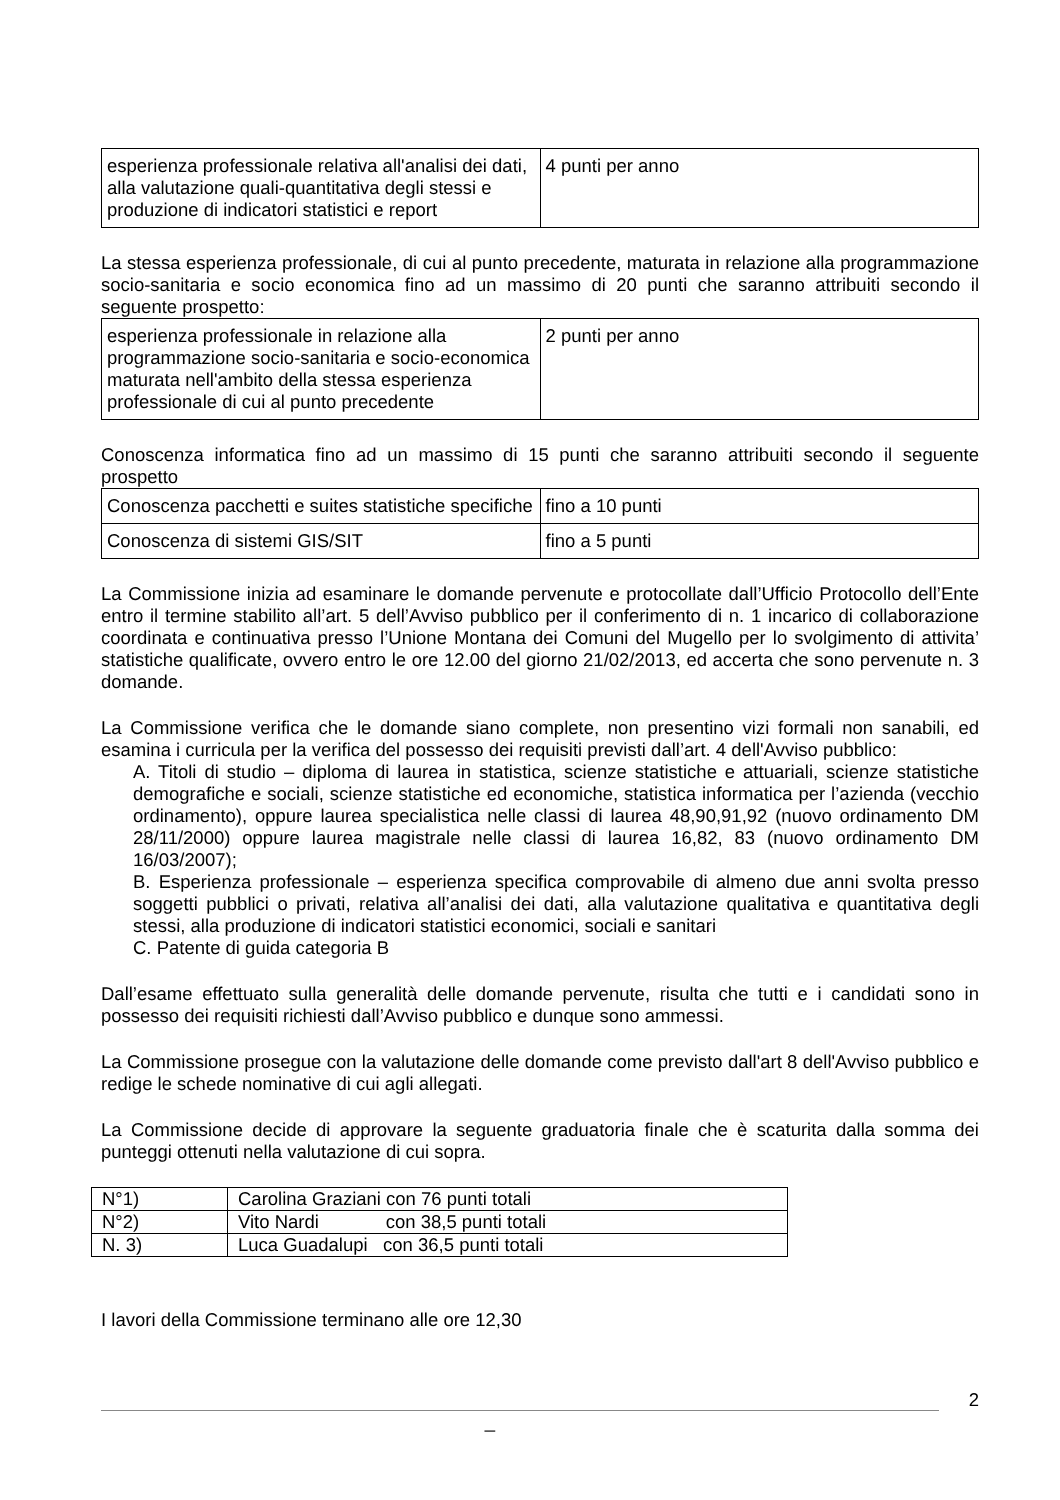| esperienza professionale relativa all'analisi dei dati, alla valutazione quali-quantitativa degli stessi e produzione di indicatori statistici e report | 4 punti per anno |
La stessa esperienza professionale, di cui al punto precedente, maturata in relazione alla programmazione socio-sanitaria e socio economica fino ad un massimo di 20 punti che saranno attribuiti secondo il seguente prospetto:
| esperienza professionale in relazione alla programmazione socio-sanitaria e socio-economica maturata nell'ambito della stessa esperienza professionale di cui al punto precedente | 2 punti per anno |
Conoscenza informatica fino ad un massimo di 15 punti che saranno attribuiti secondo il seguente prospetto
| Conoscenza pacchetti e suites statistiche specifiche | fino a 10 punti |
| Conoscenza di sistemi GIS/SIT | fino a 5 punti |
La Commissione inizia ad esaminare le domande pervenute e protocollate dall’Ufficio Protocollo dell’Ente entro il termine stabilito all’art. 5 dell’Avviso pubblico per il conferimento di n. 1 incarico di collaborazione coordinata e continuativa presso l’Unione Montana dei Comuni del Mugello per lo svolgimento di attivita’ statistiche qualificate, ovvero entro le ore 12.00 del giorno 21/02/2013, ed accerta che sono pervenute n. 3 domande.
La Commissione verifica che le domande siano complete, non presentino vizi formali non sanabili, ed esamina i curricula per la verifica del possesso dei requisiti previsti dall’art. 4 dell'Avviso pubblico:
A. Titoli di studio – diploma di laurea in statistica, scienze statistiche e attuariali, scienze statistiche demografiche e sociali, scienze statistiche ed economiche, statistica informatica per l’azienda (vecchio ordinamento), oppure laurea specialistica nelle classi di laurea 48,90,91,92 (nuovo ordinamento DM 28/11/2000) oppure laurea magistrale nelle classi di laurea 16,82, 83 (nuovo ordinamento DM 16/03/2007);
B. Esperienza professionale – esperienza specifica comprovabile di almeno due anni svolta presso soggetti pubblici o privati, relativa all’analisi dei dati, alla valutazione qualitativa e quantitativa degli stessi, alla produzione di indicatori statistici economici, sociali e sanitari
C. Patente di guida categoria B
Dall’esame effettuato sulla generalità delle domande pervenute, risulta che tutti e i candidati sono in possesso dei requisiti richiesti dall’Avviso pubblico e dunque sono ammessi.
La Commissione prosegue con la valutazione delle domande come previsto dall'art 8 dell'Avviso pubblico e redige le schede nominative di cui agli allegati.
La Commissione decide di approvare la seguente graduatoria finale che è scaturita dalla somma dei punteggi ottenuti nella valutazione di cui sopra.
| N°1) | Carolina Graziani con 76 punti totali |
| N°2) | Vito Nardi con 38,5 punti totali |
| N. 3) | Luca Guadalupi con 36,5 punti totali |
I lavori della Commissione terminano alle ore 12,30
2
_